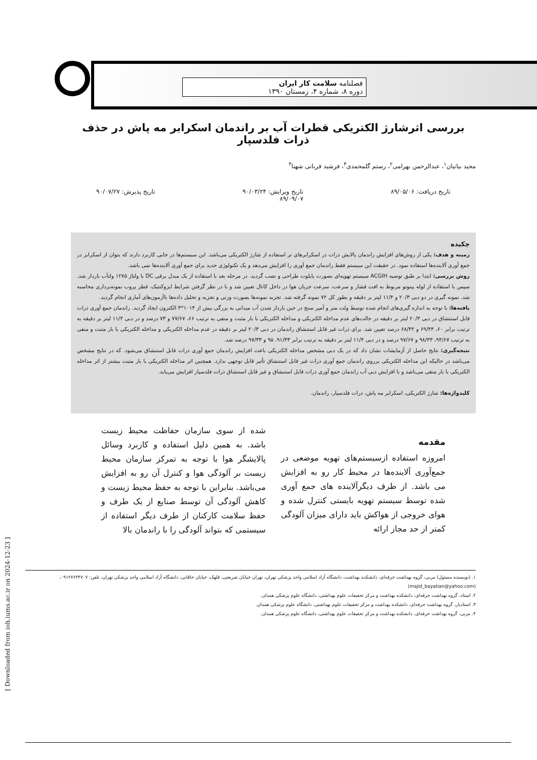[ Downloaded from ioh.iums.ac.ir on 2024-12-23 ]
فصلنامه سلامت کار ایران
دوره ۸، شماره ۴، زمستان ۱۳۹۰
بررسی اثرشارژ الکتریکی قطرات آب بر راندمان اسکرابر مه پاش در حذف ذرات فلدسپار
مجید بیاتیان<sup>۱</sup>، عبدالرحمن بهرامی<sup>۲</sup>، رستم گلمحمدی<sup>۳</sup>، فرشید قربانی شهنا<sup>۴</sup>
تاریخ دریافت: ۸۹/۰۵/۰۶ تاریخ ویرایش: ۹۰/۰۳/۲۴
۸۹/۰۹/۰۷ تاریخ پذیرش: ۹۰/۰۷/۲۷
چکیده
زمینه و هدف: یکی از روش‌های افزایش راندمان پالایش ذرات در اسکرابرهای تر استفاده از شارژ الکتریکی می‌باشد. این سیستم‌ها در جایی کاربرد دارند که بتوان از اسکرابر در جمع آوری آلاینده‌ها استفاده نمود. در حقیقت این سیستم فقط راندمان جمع آوری را افزایش می‌دهد و یک تکنولوژی جدید برای جمع آوری آلاینده‌ها نمی باشد.
روش بررسی: ابتدا بر طبق توصیه ACGIH سیستم تهویه‌ای بصورت پایلوت طراحی و نصب گردید. در مرحله بعد با استفاده از یک مبدل برقی DC با ولتاژ ۱۲۷۵ ولتآب باردار شد. سپس با استفاده از لوله پیتوتو مربوط به افت فشار و سرعت، سرعت جریان هوا در داخل کانال تعیین شد و با در نظر گرفتن شرایط ایزوکنتیک، قطر پروب نمونه‌برداری محاسبه شد. نمونه گیری در دو دبی ۲۰/۳ و ۱۱/۴ لیتر بر دقیقه و بطور کل ۷۲ نمونه گرفته شد. تجزیه نمونه‌ها بصورت وزنی و تجزیه و تحلیل داده‌ها باآزمون‌های آماری انجام گردید.
یافته‌ها: با توجه به اندازه گیری‌های انجام شده توسط ولت متر و آمپر سنج در حین باردار شدن آب میدانی به بزرگی بیش از ۱۰۱۴*۳ الکترون ایجاد گردید. راندمان جمع آوری ذرات قابل استنشاق در دبی ۲۰/۳ لیتر بر دقیقه در حالت‌های عدم مداخله الکتریکی و مداخله الکتریکی با بار مثبت و منفی به ترتیب ۶۶، ۷۷/۶۷ و ۷۳ درصد و در دبی ۱۱/۴ لیتر بر دقیقه به ترتیب برابر ۶۰، ۶۹/۴۳ و ۶۸/۳۲ درصد تعیین شد. برای ذرات غیر قابل استنشاق راندمان در دبی ۲۰/۳ لیتر بر دقیقه در عدم مداخله الکتریکی و مداخله الکتریکی با بار مثبت و منفی به ترتیب ۹۴/۶۷، ۹۸/۳۳ و ۹۷/۶۷ درصد و در دبی ۱۱/۴ لیتر بر دقیقه به ترتیب برابر ۹۱/۳۳، ۹۵ و ۹۷/۳۳ درصد شد.
نتیجه‌گیری: نتایج حاصل از آزمایشات نشان داد که در یک دبی مشخص مداخله الکتریکی باعث افزایش راندمان جمع آوری ذرات قابل استنشاق می‌شود. که در نتایج مشخص می‌باشد در حالیکه این مداخله الکتریکی برروی راندمان جمع آوری ذرات غیر قابل استنشاق تأثیر قابل توجهی ندارد. همچنین اثر مداخله الکتریکی با بار مثبت بیشتر از اثر مداخله الکتریکی با بار منفی می‌باشد و با افزایش دبی آب راندمان جمع آوری ذرات قابل استنشاق و غیر قابل استنشاق ذرات فلدسپار افزایش می‌یابد.
کلیدواژه‌ها: شارژ الکتریکی، اسکرابر مه پاش، ذرات فلدسپار، راندمان.
مقدمه
امروزه استفاده ازسیستم‌های تهویه موضعی در جمع‌آوری آلاینده‌ها در محیط کار رو به افزایش می باشد. از طرف دیگرآلاینده های جمع آوری شده توسط سیستم تهویه بایستی کنترل شده و هوای خروجی از هواکش باید دارای میزان آلودگی کمتر از حد مجاز ارائه
شده از سوی سازمان حفاظت محیط زیست باشد. به همین دلیل استفاده و کاربرد وسائل پالایشگر هوا با توجه به تمرکز سازمان محیط زیست بر آلودگی هوا و کنترل آن رو به افزایش می‌باشد. بنابراین با توجه به حفظ محیط زیست و کاهش آلودگی آن توسط صنایع از یک طرف و حفظ سلامت کارکنان از طرف دیگر استفاده از سیستمی که بتواند آلودگی را با راندمان بالا
۱. (نویسنده مسئول) مربی، گروه بهداشت حرفه‌ای، دانشکده بهداشت، دانشگاه آزاد اسلامی واحد پزشکی تهران، تهران خیابان شریعتی، قلهک، خیابان خاقانی، دانشگاه آزاد اسلامی واحد پزشکی تهران، تلفن: ۰۹۱۲۷۶۴۴۷۰۷، (majid_bayatian@yahoo.com)
۲. استاد، گروه بهداشت حرفه‌ای، دانشکده بهداشت و مرکز تحقیقات علوم بهداشتی، دانشگاه علوم پزشکی همدان.
۳. استادیار، گروه بهداشت حرفه‌ای، دانشکده بهداشت و مرکز تحقیقات علوم بهداشتی، دانشگاه علوم پزشکی همدان.
۴. مربی، گروه بهداشت حرفه‌ای، دانشکده بهداشت و مرکز تحقیقات علوم بهداشتی، دانشگاه علوم پزشکی همدان.